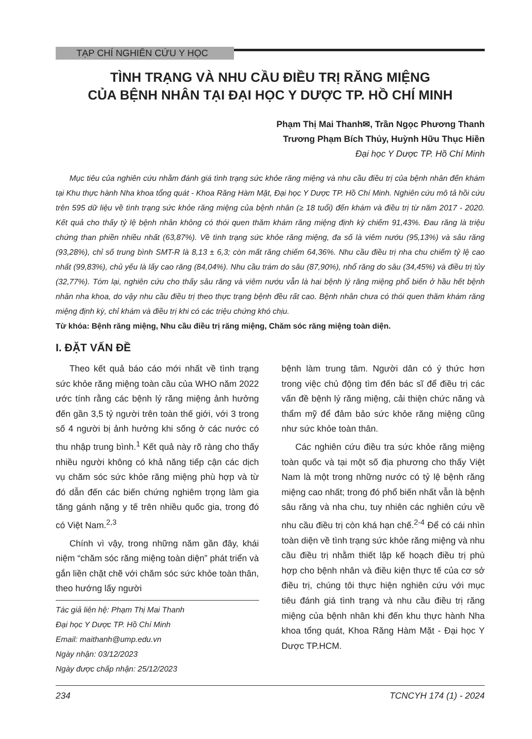TẠP CHÍ NGHIÊN CỨU Y HỌC
TÌNH TRẠNG VÀ NHU CẦU ĐIỀU TRỊ RĂNG MIỆNG
CỦA BỆNH NHÂN TẠI ĐẠI HỌC Y DƯỢC TP. HỒ CHÍ MINH
Phạm Thị Mai Thanh✉, Trần Ngọc Phương Thanh
Trương Phạm Bích Thủy, Huỳnh Hữu Thục Hiền
Đại học Y Dược TP. Hồ Chí Minh
Mục tiêu của nghiên cứu nhằm đánh giá tình trạng sức khỏe răng miệng và nhu cầu điều trị của bệnh nhân đến khám tại Khu thực hành Nha khoa tổng quát - Khoa Răng Hàm Mặt, Đại học Y Dược TP. Hồ Chí Minh. Nghiên cứu mô tả hồi cứu trên 595 dữ liệu về tình trạng sức khỏe răng miệng của bệnh nhân (≥ 18 tuổi) đến khám và điều trị từ năm 2017 - 2020. Kết quả cho thấy tỷ lệ bệnh nhân không có thói quen thăm khám răng miệng định kỳ chiếm 91,43%. Đau răng là triệu chứng than phiền nhiều nhất (63,87%). Về tình trạng sức khỏe răng miệng, đa số là viêm nướu (95,13%) và sâu răng (93,28%), chỉ số trung bình SMT-R là 8,13 ± 6,3; còn mất răng chiếm 64,36%. Nhu cầu điều trị nha chu chiếm tỷ lệ cao nhất (99,83%), chủ yếu là lấy cao răng (84,04%). Nhu cầu trám do sâu (87,90%), nhổ răng do sâu (34,45%) và điều trị tủy (32,77%). Tóm lại, nghiên cứu cho thấy sâu răng và viêm nướu vẫn là hai bệnh lý răng miệng phổ biến ở hầu hết bệnh nhân nha khoa, do vậy nhu cầu điều trị theo thực trạng bệnh đều rất cao. Bệnh nhân chưa có thói quen thăm khám răng miệng định kỳ, chỉ khám và điều trị khi có các triệu chứng khó chịu.
Từ khóa: Bệnh răng miệng, Nhu cầu điều trị răng miệng, Chăm sóc răng miệng toàn diện.
I. ĐẶT VẤN ĐỀ
Theo kết quả báo cáo mới nhất về tình trạng sức khỏe răng miệng toàn cầu của WHO năm 2022 ước tính rằng các bệnh lý răng miệng ảnh hưởng đến gần 3,5 tỷ người trên toàn thế giới, với 3 trong số 4 người bị ảnh hưởng khi sống ở các nước có thu nhập trung bình.<sup>1</sup> Kết quả này rõ ràng cho thấy nhiều người không có khả năng tiếp cận các dịch vụ chăm sóc sức khỏe răng miệng phù hợp và từ đó dẫn đến các biến chứng nghiêm trọng làm gia tăng gánh nặng y tế trên nhiều quốc gia, trong đó có Việt Nam.<sup>2,3</sup>
Chính vì vậy, trong những năm gần đây, khái niệm “chăm sóc răng miệng toàn diện” phát triển và gắn liền chặt chẽ với chăm sóc sức khỏe toàn thân, theo hướng lấy người
Tác giả liên hệ: Phạm Thị Mai Thanh
Đại học Y Dược TP. Hồ Chí Minh
Email: maithanh@ump.edu.vn
Ngày nhận: 03/12/2023
Ngày được chấp nhận: 25/12/2023
bệnh làm trung tâm. Người dân có ý thức hơn trong việc chủ động tìm đến bác sĩ để điều trị các vấn đề bệnh lý răng miệng, cải thiện chức năng và thẩm mỹ để đảm bảo sức khỏe răng miệng cũng như sức khỏe toàn thân.
Các nghiên cứu điều tra sức khỏe răng miệng toàn quốc và tại một số địa phương cho thấy Việt Nam là một trong những nước có tỷ lệ bệnh răng miệng cao nhất; trong đó phổ biến nhất vẫn là bệnh sâu răng và nha chu, tuy nhiên các nghiên cứu về nhu cầu điều trị còn khá hạn chế.<sup>2-4</sup> Để có cái nhìn toàn diện về tình trạng sức khỏe răng miệng và nhu cầu điều trị nhằm thiết lập kế hoạch điều trị phù hợp cho bệnh nhân và điều kiện thực tế của cơ sở điều trị, chúng tôi thực hiện nghiên cứu với mục tiêu đánh giá tình trạng và nhu cầu điều trị răng miệng của bệnh nhân khi đến khu thực hành Nha khoa tổng quát, Khoa Răng Hàm Mặt - Đại học Y Dược TP.HCM.
234 TCNCYH 174 (1) - 2024